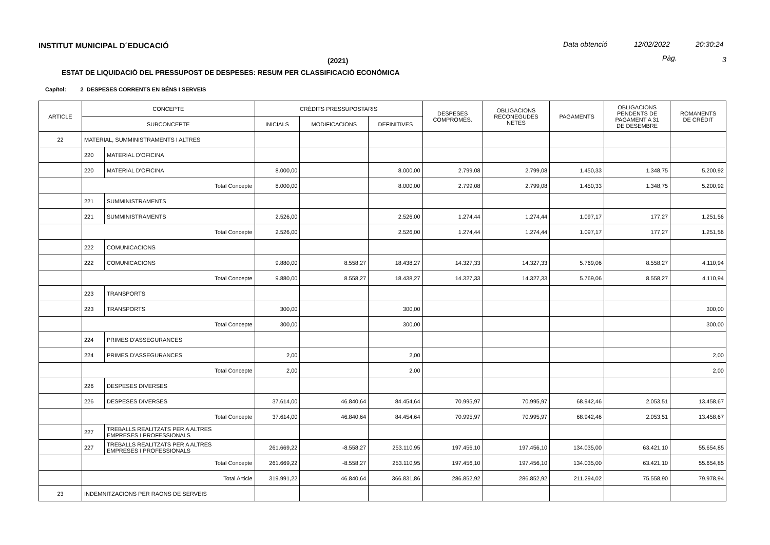INSTITUT MUNICIPAL D´EDUCACIÓ Data obtenció 12/02/2022 20:30:24
(2021) Pàg. 3
ESTAT DE LIQUIDACIÓ DEL PRESSUPOST DE DESPESES: RESUM PER CLASSIFICACIÓ ECONÒMICA
Capítol: 2 DESPESES CORRENTS EN BÉNS I SERVEIS
| ARTICLE | CONCEPTE | | CRÈDITS PRESSUPOSTARIS | | | DESPESES COMPROMÈS. | OBLIGACIONS RECONEGUDES NETES | PAGAMENTS | OBLIGACIONS PENDENTS DE PAGAMENT A 31 DE DESEMBRE | ROMANENTS DE CRÈDIT |
| --- | --- | --- | --- | --- | --- | --- | --- | --- | --- | --- |
| | SUBCONCEPTE | | INICIALS | MODIFICACIONS | DEFINITIVES | | | | | |
| 22 | MATERIAL, SUMMINISTRAMENTS I ALTRES | | | | | | | | | |
| | 220 | MATERIAL D'OFICINA | | | | | | | | |
| | 220 | MATERIAL D'OFICINA | 8.000,00 | | 8.000,00 | 2.799,08 | 2.799,08 | 1.450,33 | 1.348,75 | 5.200,92 |
| | Total Concepte | | 8.000,00 | | 8.000,00 | 2.799,08 | 2.799,08 | 1.450,33 | 1.348,75 | 5.200,92 |
| | 221 | SUMMINISTRAMENTS | | | | | | | | |
| | 221 | SUMMINISTRAMENTS | 2.526,00 | | 2.526,00 | 1.274,44 | 1.274,44 | 1.097,17 | 177,27 | 1.251,56 |
| | Total Concepte | | 2.526,00 | | 2.526,00 | 1.274,44 | 1.274,44 | 1.097,17 | 177,27 | 1.251,56 |
| | 222 | COMUNICACIONS | | | | | | | | |
| | 222 | COMUNICACIONS | 9.880,00 | 8.558,27 | 18.438,27 | 14.327,33 | 14.327,33 | 5.769,06 | 8.558,27 | 4.110,94 |
| | Total Concepte | | 9.880,00 | 8.558,27 | 18.438,27 | 14.327,33 | 14.327,33 | 5.769,06 | 8.558,27 | 4.110,94 |
| | 223 | TRANSPORTS | | | | | | | | |
| | 223 | TRANSPORTS | 300,00 | | 300,00 | | | | | 300,00 |
| | Total Concepte | | 300,00 | | 300,00 | | | | | 300,00 |
| | 224 | PRIMES D'ASSEGURANCES | | | | | | | | |
| | 224 | PRIMES D'ASSEGURANCES | 2,00 | | 2,00 | | | | | 2,00 |
| | Total Concepte | | 2,00 | | 2,00 | | | | | 2,00 |
| | 226 | DESPESES DIVERSES | | | | | | | | |
| | 226 | DESPESES DIVERSES | 37.614,00 | 46.840,64 | 84.454,64 | 70.995,97 | 70.995,97 | 68.942,46 | 2.053,51 | 13.458,67 |
| | Total Concepte | | 37.614,00 | 46.840,64 | 84.454,64 | 70.995,97 | 70.995,97 | 68.942,46 | 2.053,51 | 13.458,67 |
| | 227 | TREBALLS REALITZATS PER A ALTRES EMPRESES I PROFESSIONALS | | | | | | | | |
| | 227 | TREBALLS REALITZATS PER A ALTRES EMPRESES I PROFESSIONALS | 261.669,22 | -8.558,27 | 253.110,95 | 197.456,10 | 197.456,10 | 134.035,00 | 63.421,10 | 55.654,85 |
| | Total Concepte | | 261.669,22 | -8.558,27 | 253.110,95 | 197.456,10 | 197.456,10 | 134.035,00 | 63.421,10 | 55.654,85 |
| | Total Article | | 319.991,22 | 46.840,64 | 366.831,86 | 286.852,92 | 286.852,92 | 211.294,02 | 75.558,90 | 79.978,94 |
| 23 | INDEMNITZACIONS PER RAONS DE SERVEIS | | | | | | | | | |